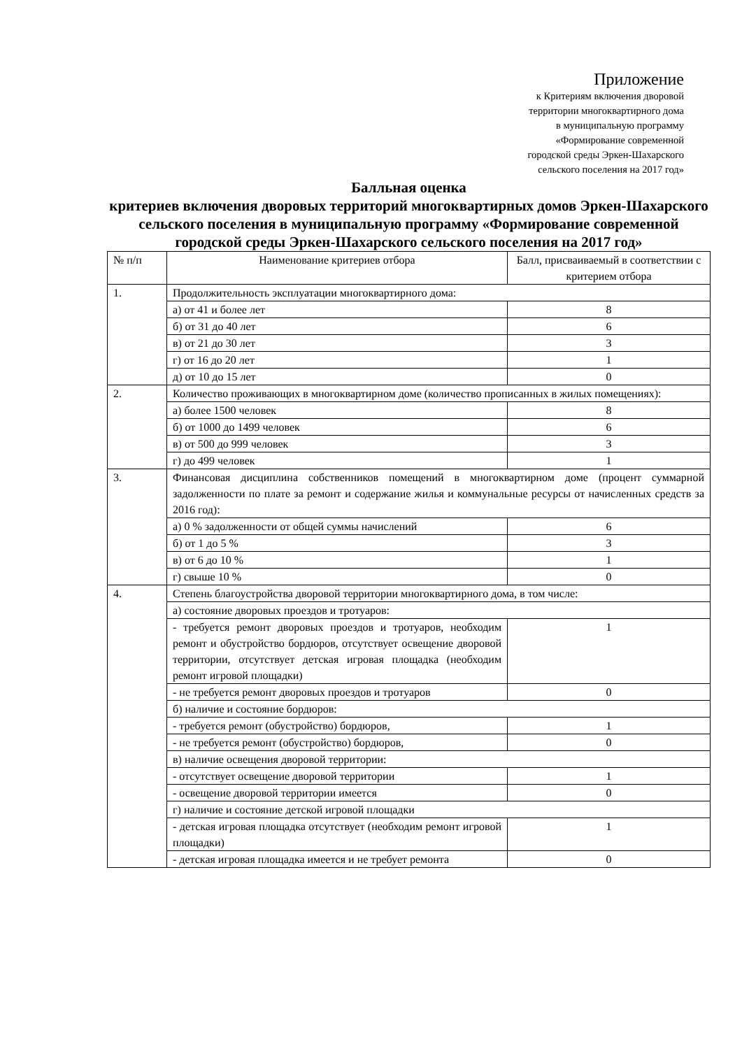Приложение
к Критериям включения дворовой
территории многоквартирного дома
в муниципальную программу
«Формирование современной
городской среды Эркен-Шахарского
сельского поселения на 2017 год»
Балльная оценка
критериев включения дворовых территорий многоквартирных домов Эркен-Шахарского сельского поселения в муниципальную программу «Формирование современной городской среды Эркен-Шахарского сельского поселения на 2017 год»
| № п/п | Наименование критериев отбора | Балл, присваиваемый в соответствии с критерием отбора |
| 1. | Продолжительность эксплуатации многоквартирного дома: | |
| | а) от 41 и более лет | 8 |
| | б) от 31 до 40 лет | 6 |
| | в) от 21 до 30 лет | 3 |
| | г) от 16 до 20 лет | 1 |
| | д) от 10 до 15 лет | 0 |
| 2. | Количество проживающих в многоквартирном доме (количество прописанных в жилых помещениях): | |
| | а) более 1500 человек | 8 |
| | б) от 1000 до 1499 человек | 6 |
| | в) от 500 до 999 человек | 3 |
| | г) до 499 человек | 1 |
| 3. | Финансовая дисциплина собственников помещений в многоквартирном доме (процент суммарной задолженности по плате за ремонт и содержание жилья и коммунальные ресурсы от начисленных средств за 2016 год): | |
| | а) 0 % задолженности от общей суммы начислений | 6 |
| | б) от 1 до 5 % | 3 |
| | в) от 6 до 10 % | 1 |
| | г) свыше 10 % | 0 |
| 4. | Степень благоустройства дворовой территории многоквартирного дома, в том числе: | |
| | а) состояние дворовых проездов и тротуаров: | |
| | - требуется ремонт дворовых проездов и тротуаров, необходим ремонт и обустройство бордюров, отсутствует освещение дворовой территории, отсутствует детская игровая площадка (необходим ремонт игровой площадки) | 1 |
| | - не требуется ремонт дворовых проездов и тротуаров | 0 |
| | б) наличие и состояние бордюров: | |
| | - требуется ремонт (обустройство) бордюров, | 1 |
| | - не требуется ремонт (обустройство) бордюров, | 0 |
| | в) наличие освещения дворовой территории: | |
| | - отсутствует освещение дворовой территории | 1 |
| | - освещение дворовой территории имеется | 0 |
| | г) наличие и состояние детской игровой площадки | |
| | - детская игровая площадка отсутствует (необходим ремонт игровой площадки) | 1 |
| | - детская игровая площадка имеется и не требует ремонта | 0 |